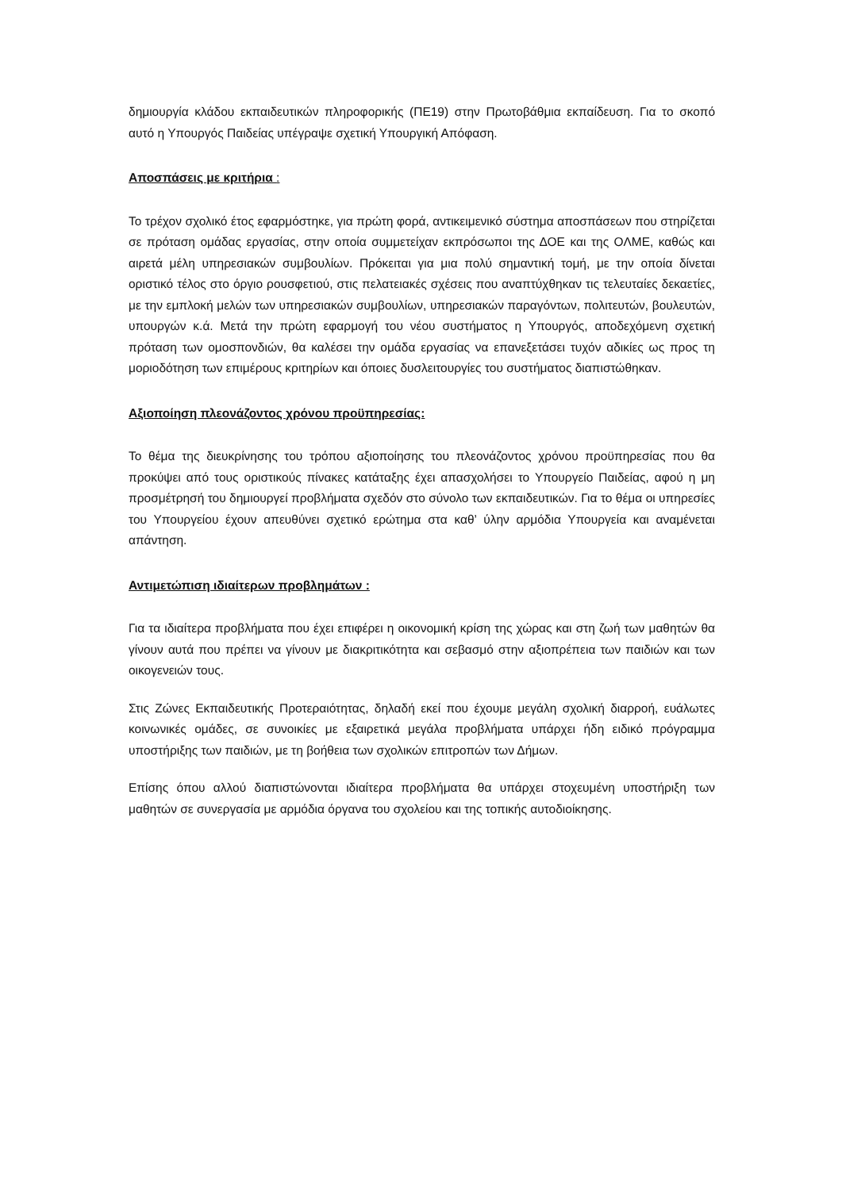δημιουργία κλάδου εκπαιδευτικών πληροφορικής (ΠΕ19) στην Πρωτοβάθμια εκπαίδευση. Για το σκοπό αυτό η Υπουργός Παιδείας υπέγραψε σχετική Υπουργική Απόφαση.
Αποσπάσεις με κριτήρια :
Το τρέχον σχολικό έτος εφαρμόστηκε, για πρώτη φορά, αντικειμενικό σύστημα αποσπάσεων που στηρίζεται σε πρόταση ομάδας εργασίας, στην οποία συμμετείχαν εκπρόσωποι της ΔΟΕ και της ΟΛΜΕ, καθώς και αιρετά μέλη υπηρεσιακών συμβουλίων. Πρόκειται για μια πολύ σημαντική τομή, με την οποία δίνεται οριστικό τέλος στο όργιο ρουσφετιού, στις πελατειακές σχέσεις που αναπτύχθηκαν τις τελευταίες δεκαετίες, με την εμπλοκή μελών των υπηρεσιακών συμβουλίων, υπηρεσιακών παραγόντων, πολιτευτών, βουλευτών, υπουργών κ.ά. Μετά την πρώτη εφαρμογή του νέου συστήματος η Υπουργός, αποδεχόμενη σχετική πρόταση των ομοσπονδιών, θα καλέσει την ομάδα εργασίας να επανεξετάσει τυχόν αδικίες ως προς τη μοριοδότηση των επιμέρους κριτηρίων και όποιες δυσλειτουργίες του συστήματος διαπιστώθηκαν.
Αξιοποίηση πλεονάζοντος χρόνου προϋπηρεσίας:
Το θέμα της διευκρίνησης του τρόπου αξιοποίησης του πλεονάζοντος χρόνου προϋπηρεσίας που θα προκύψει από τους οριστικούς πίνακες κατάταξης έχει απασχολήσει το Υπουργείο Παιδείας, αφού η μη προσμέτρησή του δημιουργεί προβλήματα σχεδόν στο σύνολο των εκπαιδευτικών. Για το θέμα οι υπηρεσίες του Υπουργείου έχουν απευθύνει σχετικό ερώτημα στα καθ’ ύλην αρμόδια Υπουργεία και αναμένεται απάντηση.
Αντιμετώπιση ιδιαίτερων προβλημάτων :
Για τα ιδιαίτερα προβλήματα που έχει επιφέρει η οικονομική κρίση της χώρας και στη ζωή των μαθητών θα γίνουν αυτά που πρέπει να γίνουν με διακριτικότητα και σεβασμό στην αξιοπρέπεια των παιδιών και των οικογενειών τους.
Στις Ζώνες Εκπαιδευτικής Προτεραιότητας, δηλαδή εκεί που έχουμε μεγάλη σχολική διαρροή, ευάλωτες κοινωνικές ομάδες, σε συνοικίες με εξαιρετικά μεγάλα προβλήματα υπάρχει ήδη ειδικό πρόγραμμα υποστήριξης των παιδιών, με τη βοήθεια των σχολικών επιτροπών των Δήμων.
Επίσης όπου αλλού διαπιστώνονται ιδιαίτερα προβλήματα θα υπάρχει στοχευμένη υποστήριξη των μαθητών σε συνεργασία με αρμόδια όργανα του σχολείου και της τοπικής αυτοδιοίκησης.